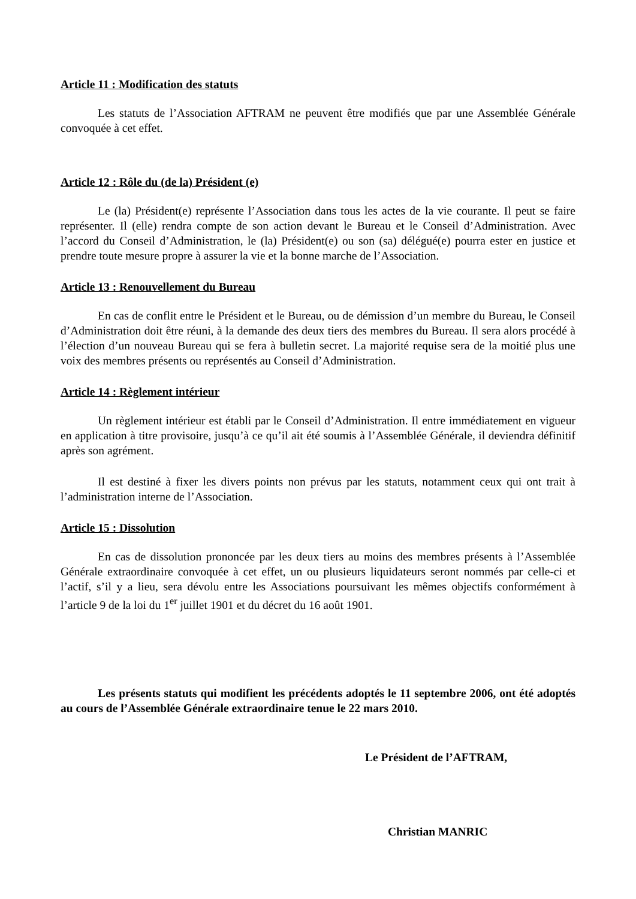Article 11 : Modification des statuts
Les statuts de l’Association AFTRAM ne peuvent être modifiés que par une Assemblée Générale convoquée à cet effet.
Article 12 : Rôle du (de la) Président (e)
Le (la) Président(e) représente l’Association dans tous les actes de la vie courante. Il peut se faire représenter. Il (elle) rendra compte de son action devant le Bureau et le Conseil d’Administration. Avec l’accord du Conseil d’Administration, le (la) Président(e) ou son (sa) délégué(e) pourra ester en justice et prendre toute mesure propre à assurer la vie et la bonne marche de l’Association.
Article 13 : Renouvellement du Bureau
En cas de conflit entre le Président et le Bureau, ou de démission d’un membre du Bureau, le Conseil d’Administration doit être réuni, à la demande des deux tiers des membres du Bureau. Il sera alors procédé à l’élection d’un nouveau Bureau qui se fera à bulletin secret. La majorité requise sera de la moitié plus une voix des membres présents ou représentés au Conseil d’Administration.
Article 14 : Règlement intérieur
Un règlement intérieur est établi par le Conseil d’Administration. Il entre immédiatement en vigueur en application à titre provisoire, jusqu’à ce qu’il ait été soumis à l’Assemblée Générale, il deviendra définitif après son agrément.
Il est destiné à fixer les divers points non prévus par les statuts, notamment ceux qui ont trait à l’administration interne de l’Association.
Article 15 : Dissolution
En cas de dissolution prononcée par les deux tiers au moins des membres présents à l’Assemblée Générale extraordinaire convoquée à cet effet, un ou plusieurs liquidateurs seront nommés par celle-ci et l’actif, s’il y a lieu, sera dévolu entre les Associations poursuivant les mêmes objectifs conformément à l’article 9 de la loi du 1<sup>er</sup> juillet 1901 et du décret du 16 août 1901.
Les présents statuts qui modifient les précédents adoptés le 11 septembre 2006, ont été adoptés au cours de l’Assemblée Générale extraordinaire tenue le 22 mars 2010.
Le Président de l’AFTRAM,
Christian MANRIC